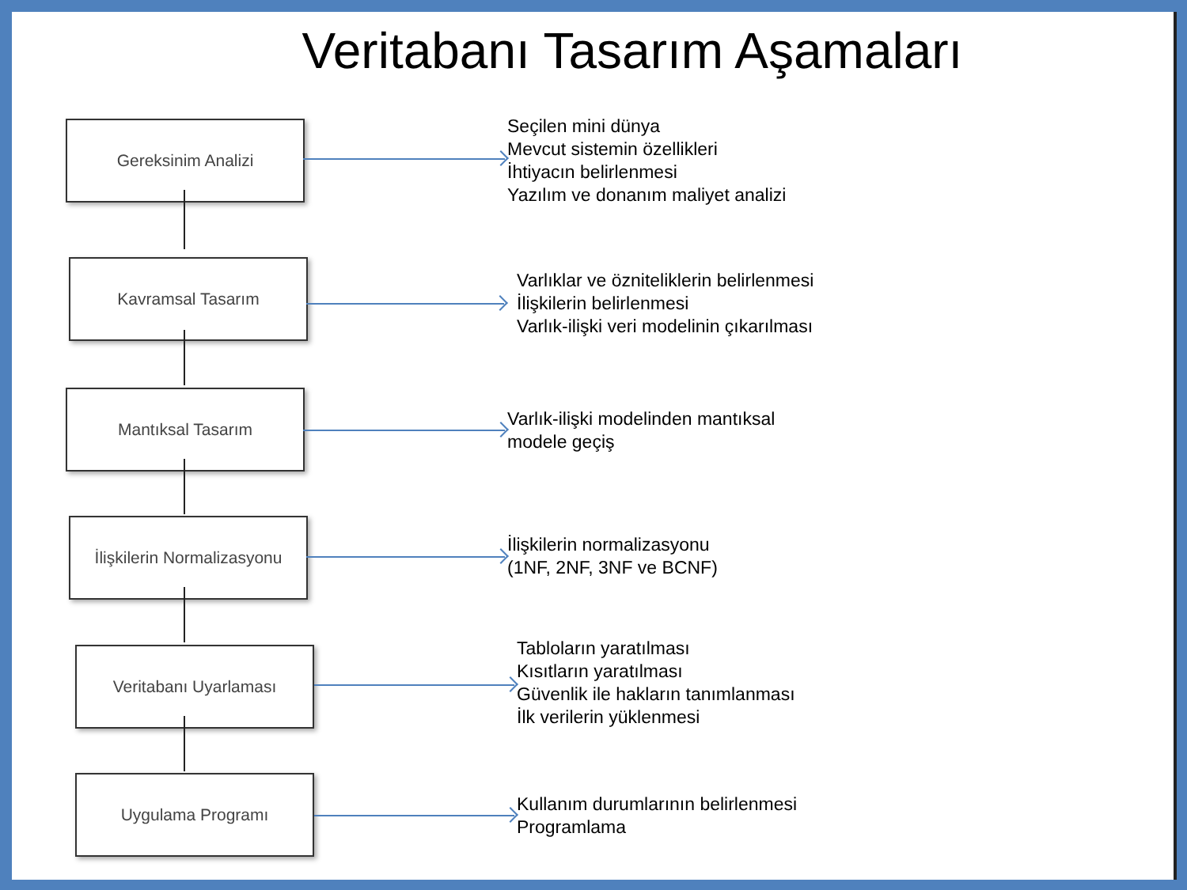Veritabanı Tasarım Aşamaları
Gereksinim Analizi
Seçilen mini dünya
Mevcut sistemin özellikleri
İhtiyacın belirlenmesi
Yazılım ve donanım maliyet analizi
Kavramsal Tasarım
Varlıklar ve özniteliklerin belirlenmesi
İlişkilerin belirlenmesi
Varlık-ilişki veri modelinin çıkarılması
Mantıksal Tasarım
Varlık-ilişki modelinden mantıksal
modele geçiş
İlişkilerin Normalizasyonu
İlişkilerin normalizasyonu
(1NF, 2NF, 3NF ve BCNF)
Veritabanı Uyarlaması
Tabloların yaratılması
Kısıtların yaratılması
Güvenlik ile hakların tanımlanması
İlk verilerin yüklenmesi
Uygulama Programı
Kullanım durumlarının belirlenmesi
Programlama